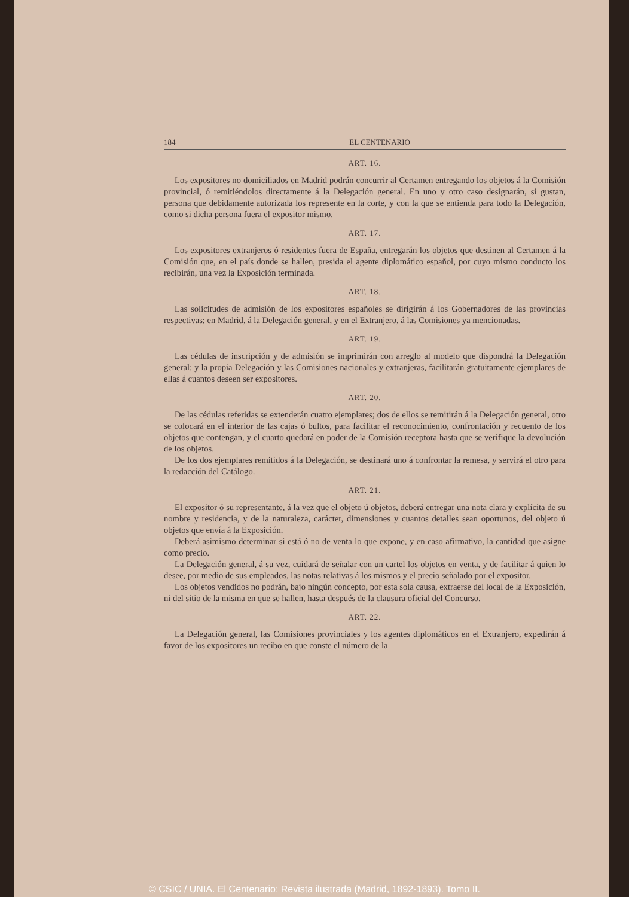184 EL CENTENARIO
ART. 16.
Los expositores no domiciliados en Madrid podrán concurrir al Certamen entregando los objetos á la Comisión provincial, ó remitiéndolos directamente á la Delegación general. En uno y otro caso designarán, si gustan, persona que debidamente autorizada los represente en la corte, y con la que se entienda para todo la Delegación, como si dicha persona fuera el expositor mismo.
ART. 17.
Los expositores extranjeros ó residentes fuera de España, entregarán los objetos que destinen al Certamen á la Comisión que, en el país donde se hallen, presida el agente diplomático español, por cuyo mismo conducto los recibirán, una vez la Exposición terminada.
ART. 18.
Las solicitudes de admisión de los expositores españoles se dirigirán á los Gobernadores de las provincias respectivas; en Madrid, á la Delegación general, y en el Extranjero, á las Comisiones ya mencionadas.
ART. 19.
Las cédulas de inscripción y de admisión se imprimirán con arreglo al modelo que dispondrá la Delegación general; y la propia Delegación y las Comisiones nacionales y extranjeras, facilitarán gratuitamente ejemplares de ellas á cuantos deseen ser expositores.
ART. 20.
De las cédulas referidas se extenderán cuatro ejemplares; dos de ellos se remitirán á la Delegación general, otro se colocará en el interior de las cajas ó bultos, para facilitar el reconocimiento, confrontación y recuento de los objetos que contengan, y el cuarto quedará en poder de la Comisión receptora hasta que se verifique la devolución de los objetos.
De los dos ejemplares remitidos á la Delegación, se destinará uno á confrontar la remesa, y servirá el otro para la redacción del Catálogo.
ART. 21.
El expositor ó su representante, á la vez que el objeto ú objetos, deberá entregar una nota clara y explícita de su nombre y residencia, y de la naturaleza, carácter, dimensiones y cuantos detalles sean oportunos, del objeto ú objetos que envía á la Exposición.
Deberá asimismo determinar si está ó no de venta lo que expone, y en caso afirmativo, la cantidad que asigne como precio.
La Delegación general, á su vez, cuidará de señalar con un cartel los objetos en venta, y de facilitar á quien lo desee, por medio de sus empleados, las notas relativas á los mismos y el precio señalado por el expositor.
Los objetos vendidos no podrán, bajo ningún concepto, por esta sola causa, extraerse del local de la Exposición, ni del sitio de la misma en que se hallen, hasta después de la clausura oficial del Concurso.
ART. 22.
La Delegación general, las Comisiones provinciales y los agentes diplomáticos en el Extranjero, expedirán á favor de los expositores un recibo en que conste el número de la
© CSIC / UNIA. El Centenario: Revista ilustrada (Madrid, 1892-1893). Tomo II.